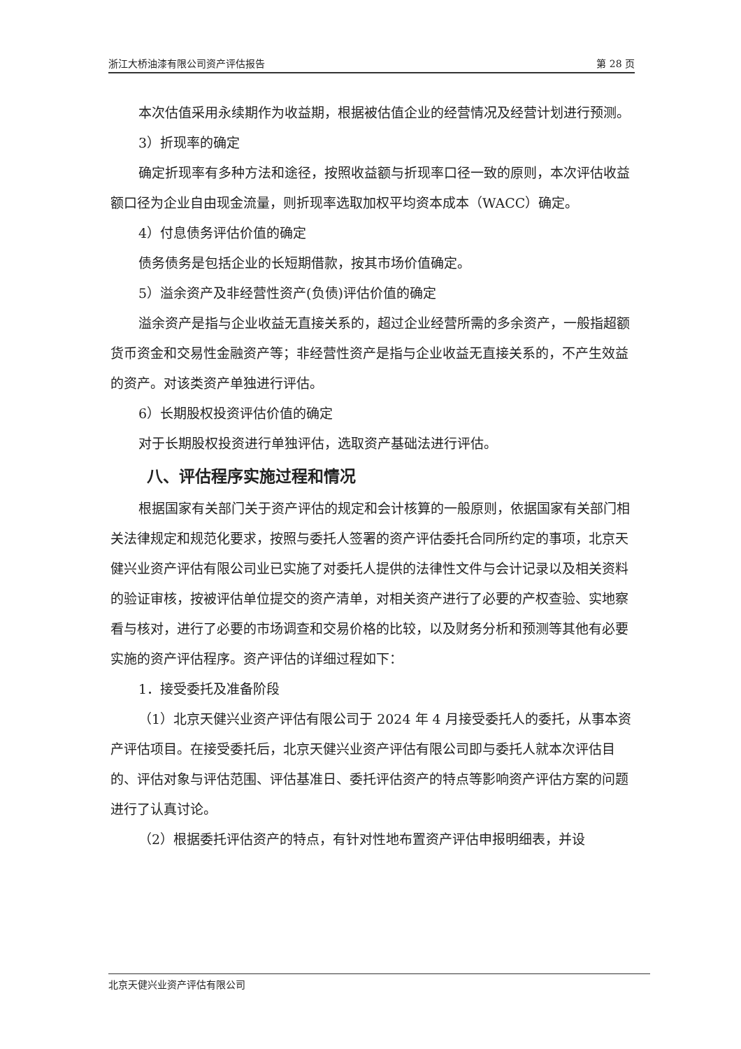浙江大桥油漆有限公司资产评估报告 第 28 页
本次估值采用永续期作为收益期，根据被估值企业的经营情况及经营计划进行预测。
3）折现率的确定
确定折现率有多种方法和途径，按照收益额与折现率口径一致的原则，本次评估收益额口径为企业自由现金流量，则折现率选取加权平均资本成本（WACC）确定。
4）付息债务评估价值的确定
债务债务是包括企业的长短期借款，按其市场价值确定。
5）溢余资产及非经营性资产(负债)评估价值的确定
溢余资产是指与企业收益无直接关系的，超过企业经营所需的多余资产，一般指超额货币资金和交易性金融资产等；非经营性资产是指与企业收益无直接关系的，不产生效益的资产。对该类资产单独进行评估。
6）长期股权投资评估价值的确定
对于长期股权投资进行单独评估，选取资产基础法进行评估。
八、评估程序实施过程和情况
根据国家有关部门关于资产评估的规定和会计核算的一般原则，依据国家有关部门相关法律规定和规范化要求，按照与委托人签署的资产评估委托合同所约定的事项，北京天健兴业资产评估有限公司业已实施了对委托人提供的法律性文件与会计记录以及相关资料的验证审核，按被评估单位提交的资产清单，对相关资产进行了必要的产权查验、实地察看与核对，进行了必要的市场调查和交易价格的比较，以及财务分析和预测等其他有必要实施的资产评估程序。资产评估的详细过程如下：
1．接受委托及准备阶段
（1）北京天健兴业资产评估有限公司于 2024 年 4 月接受委托人的委托，从事本资产评估项目。在接受委托后，北京天健兴业资产评估有限公司即与委托人就本次评估目的、评估对象与评估范围、评估基准日、委托评估资产的特点等影响资产评估方案的问题进行了认真讨论。
（2）根据委托评估资产的特点，有针对性地布置资产评估申报明细表，并设
北京天健兴业资产评估有限公司